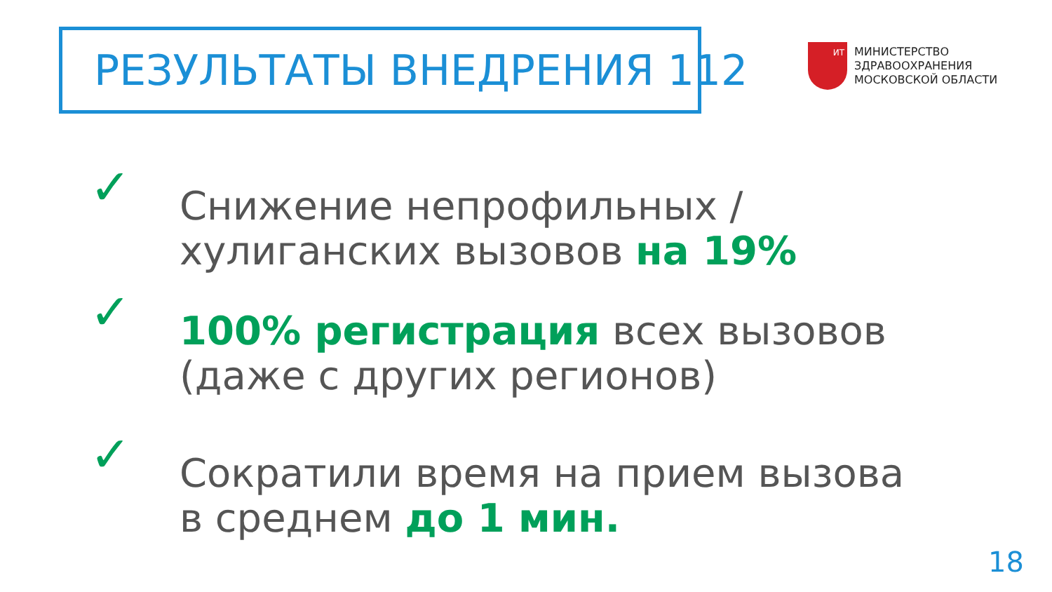РЕЗУЛЬТАТЫ ВНЕДРЕНИЯ 112
ИТ
МИНИСТЕРСТВО
ЗДРАВООХРАНЕНИЯ
МОСКОВСКОЙ ОБЛАСТИ
✓
Снижение непрофильных /
хулиганских вызовов на 19%
✓
100% регистрация всех вызовов
(даже с других регионов)
✓
Сократили время на прием вызова
в среднем до 1 мин.
18